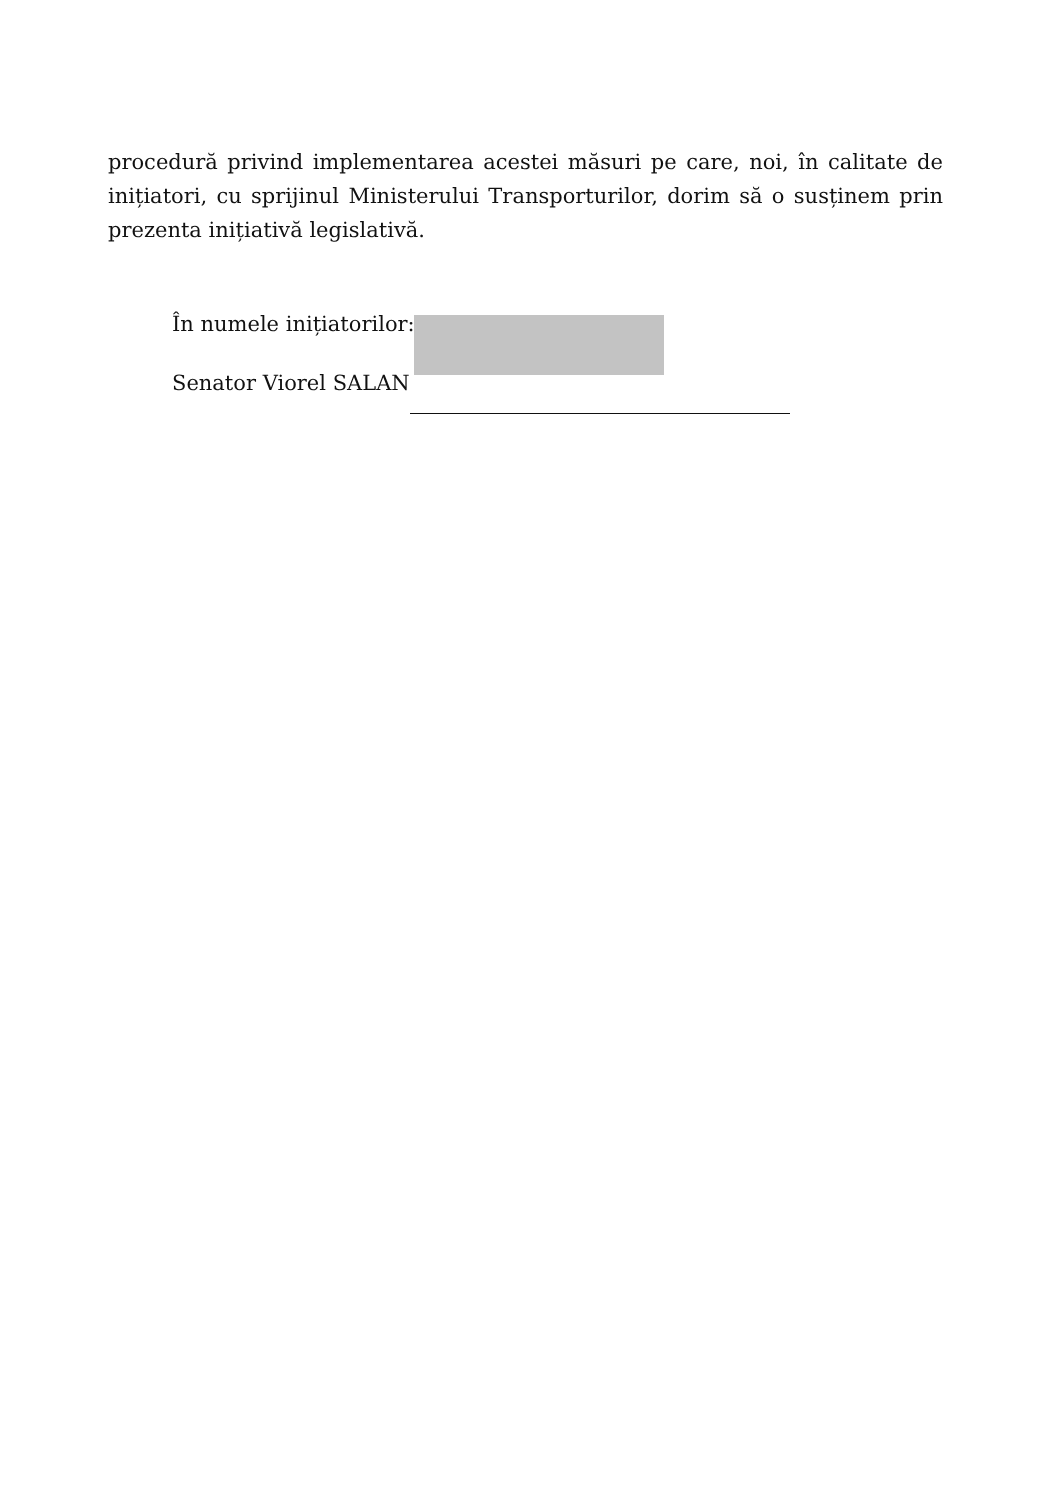procedură privind implementarea acestei măsuri pe care, noi, în calitate de inițiatori, cu sprijinul Ministerului Transporturilor, dorim să o susținem prin prezenta inițiativă legislativă.
În numele inițiatorilor:
Senator Viorel SALAN